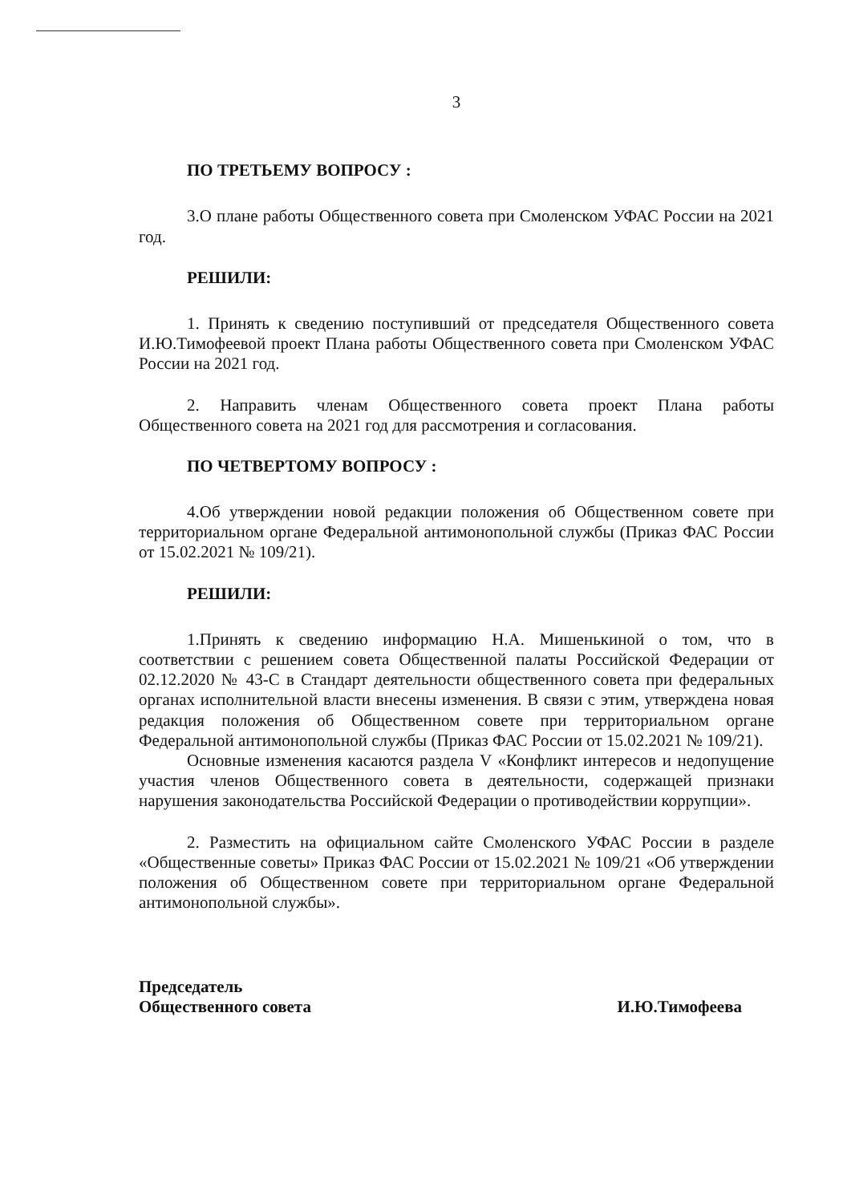3
ПО ТРЕТЬЕМУ ВОПРОСУ :
3.О плане работы Общественного совета при Смоленском УФАС России на 2021 год.
РЕШИЛИ:
1. Принять к сведению поступивший от председателя Общественного совета И.Ю.Тимофеевой проект Плана работы Общественного совета при Смоленском УФАС России на 2021 год.
2. Направить членам Общественного совета проект Плана работы Общественного совета на 2021 год для рассмотрения и согласования.
ПО ЧЕТВЕРТОМУ ВОПРОСУ :
4.Об утверждении новой редакции положения об Общественном совете при территориальном органе Федеральной антимонопольной службы (Приказ ФАС России от 15.02.2021 № 109/21).
РЕШИЛИ:
1.Принять к сведению информацию Н.А. Мишенькиной о том, что в соответствии с решением совета Общественной палаты Российской Федерации от 02.12.2020 № 43-С в Стандарт деятельности общественного совета при федеральных органах исполнительной власти внесены изменения. В связи с этим, утверждена новая редакция положения об Общественном совете при территориальном органе Федеральной антимонопольной службы (Приказ ФАС России от 15.02.2021 № 109/21).
Основные изменения касаются раздела V «Конфликт интересов и недопущение участия членов Общественного совета в деятельности, содержащей признаки нарушения законодательства Российской Федерации о противодействии коррупции».
2. Разместить на официальном сайте Смоленского УФАС России в разделе «Общественные советы» Приказ ФАС России от 15.02.2021 № 109/21 «Об утверждении положения об Общественном совете при территориальном органе Федеральной антимонопольной службы».
Председатель
Общественного совета
И.Ю.Тимофеева